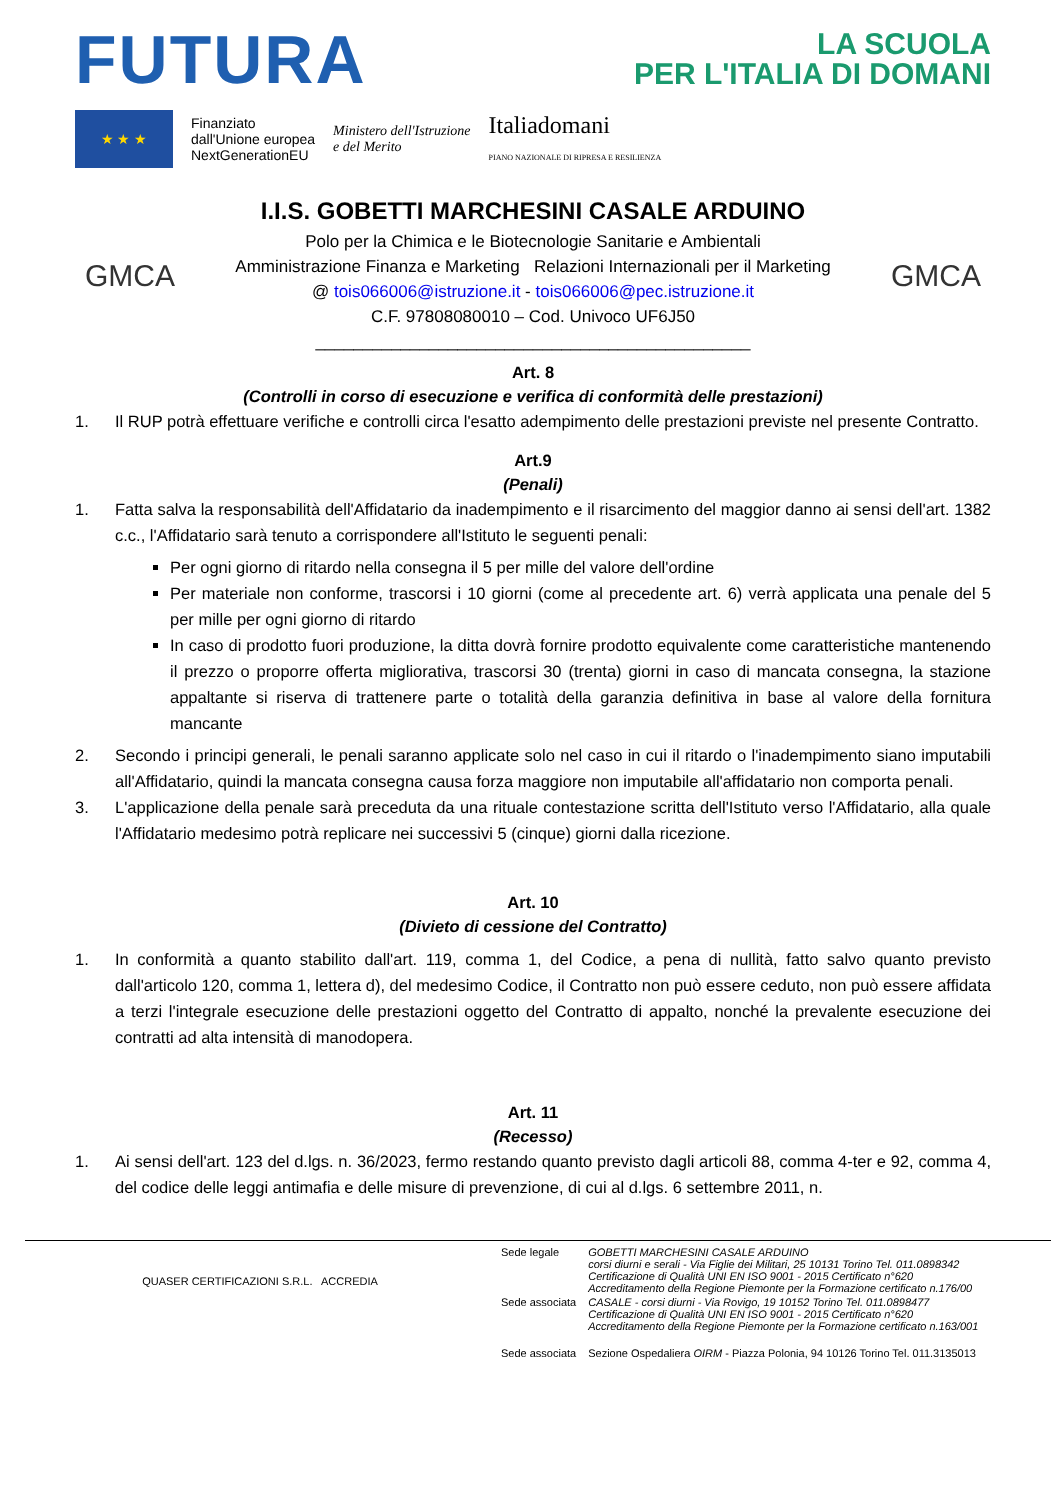FUTURA
LA SCUOLA
PER L'ITALIA DI DOMANI
★ ★ ★
Finanziato
dall'Unione europea
NextGenerationEU
Ministero dell'Istruzione
e del Merito
Italiadomani
PIANO NAZIONALE DI RIPRESA E RESILIENZA
GMCA
I.I.S. GOBETTI MARCHESINI CASALE ARDUINO
Polo per la Chimica e le Biotecnologie Sanitarie e Ambientali
Amministrazione Finanza e Marketing Relazioni Internazionali per il Marketing
@ tois066006@istruzione.it - tois066006@pec.istruzione.it
C.F. 97808080010 – Cod. Univoco UF6J50
______________________________________________
GMCA
Art. 8
(Controlli in corso di esecuzione e verifica di conformità delle prestazioni)
1. Il RUP potrà effettuare verifiche e controlli circa l'esatto adempimento delle prestazioni previste nel presente Contratto.
Art.9
(Penali)
1. Fatta salva la responsabilità dell'Affidatario da inadempimento e il risarcimento del maggior danno ai sensi dell'art. 1382 c.c., l'Affidatario sarà tenuto a corrispondere all'Istituto le seguenti penali:
Per ogni giorno di ritardo nella consegna il 5 per mille del valore dell'ordine
Per materiale non conforme, trascorsi i 10 giorni (come al precedente art. 6) verrà applicata una penale del 5 per mille per ogni giorno di ritardo
In caso di prodotto fuori produzione, la ditta dovrà fornire prodotto equivalente come caratteristiche mantenendo il prezzo o proporre offerta migliorativa, trascorsi 30 (trenta) giorni in caso di mancata consegna, la stazione appaltante si riserva di trattenere parte o totalità della garanzia definitiva in base al valore della fornitura mancante
2. Secondo i principi generali, le penali saranno applicate solo nel caso in cui il ritardo o l'inadempimento siano imputabili all'Affidatario, quindi la mancata consegna causa forza maggiore non imputabile all'affidatario non comporta penali.
3. L'applicazione della penale sarà preceduta da una rituale contestazione scritta dell'Istituto verso l'Affidatario, alla quale l'Affidatario medesimo potrà replicare nei successivi 5 (cinque) giorni dalla ricezione.
Art. 10
(Divieto di cessione del Contratto)
1. In conformità a quanto stabilito dall'art. 119, comma 1, del Codice, a pena di nullità, fatto salvo quanto previsto dall'articolo 120, comma 1, lettera d), del medesimo Codice, il Contratto non può essere ceduto, non può essere affidata a terzi l'integrale esecuzione delle prestazioni oggetto del Contratto di appalto, nonché la prevalente esecuzione dei contratti ad alta intensità di manodopera.
Art. 11
(Recesso)
1. Ai sensi dell'art. 123 del d.lgs. n. 36/2023, fermo restando quanto previsto dagli articoli 88, comma 4-ter e 92, comma 4, del codice delle leggi antimafia e delle misure di prevenzione, di cui al d.lgs. 6 settembre 2011, n.
QUASER CERTIFICAZIONI S.R.L. ACCREDIA
| Sede legale | GOBETTI MARCHESINI CASALE ARDUINO corsi diurni e serali - Via Figlie dei Militari, 25 10131 Torino Tel. 011.0898342 Certificazione di Qualità UNI EN ISO 9001 - 2015 Certificato n°620 Accreditamento della Regione Piemonte per la Formazione certificato n.176/00 |
| Sede associata | CASALE - corsi diurni - Via Rovigo, 19 10152 Torino Tel. 011.0898477 Certificazione di Qualità UNI EN ISO 9001 - 2015 Certificato n°620 Accreditamento della Regione Piemonte per la Formazione certificato n.163/001 |
| Sede associata | Sezione Ospedaliera OIRM - Piazza Polonia, 94 10126 Torino Tel. 011.3135013 |